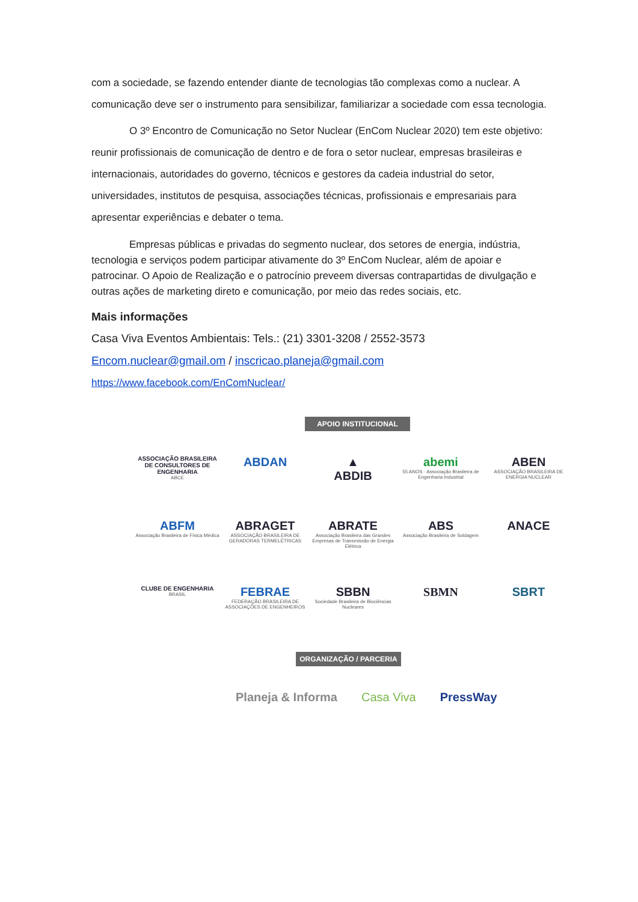com a sociedade, se fazendo entender diante de tecnologias tão complexas como a nuclear. A comunicação deve ser o instrumento para sensibilizar, familiarizar a sociedade com essa tecnologia.
O 3º Encontro de Comunicação no Setor Nuclear (EnCom Nuclear 2020) tem este objetivo: reunir profissionais de comunicação de dentro e de fora o setor nuclear, empresas brasileiras e internacionais, autoridades do governo, técnicos e gestores da cadeia industrial do setor, universidades, institutos de pesquisa, associações técnicas, profissionais e empresariais para apresentar experiências e debater o tema.
Empresas públicas e privadas do segmento nuclear, dos setores de energia, indústria, tecnologia e serviços podem participar ativamente do 3º EnCom Nuclear, além de apoiar e patrocinar. O Apoio de Realização e o patrocínio preveem diversas contrapartidas de divulgação e outras ações de marketing direto e comunicação, por meio das redes sociais, etc.
Mais informações
Casa Viva Eventos Ambientais: Tels.: (21) 3301-3208 / 2552-3573
Encom.nuclear@gmail.om / inscricao.planeja@gmail.com
https://www.facebook.com/EnComNuclear/
APOIO INSTITUCIONAL
ASSOCIAÇÃO BRASILEIRA DE CONSULTORES DE ENGENHARIA
ABCE
ABDAN
▲
ABDIB
abemi
55 ANOS · Associação Brasileira de Engenharia Industrial
ABEN
ASSOCIAÇÃO BRASILEIRA DE ENERGIA NUCLEAR
ABFM
Associação Brasileira de Física Médica
ABRAGET
ASSOCIAÇÃO BRASILEIRA DE GERADORAS TERMELÉTRICAS
ABRATE
Associação Brasileira das Grandes Empresas de Transmissão de Energia Elétrica
ABS
Associação Brasileira de Soldagem
ANACE
CLUBE DE ENGENHARIA
BRASIL
FEBRAE
FEDERAÇÃO BRASILEIRA DE ASSOCIAÇÕES DE ENGENHEIROS
SBBN
Sociedade Brasileira de Biociências Nucleares
SBMN
SBRT
ORGANIZAÇÃO / PARCERIA
Planeja & Informa Casa Viva PressWay